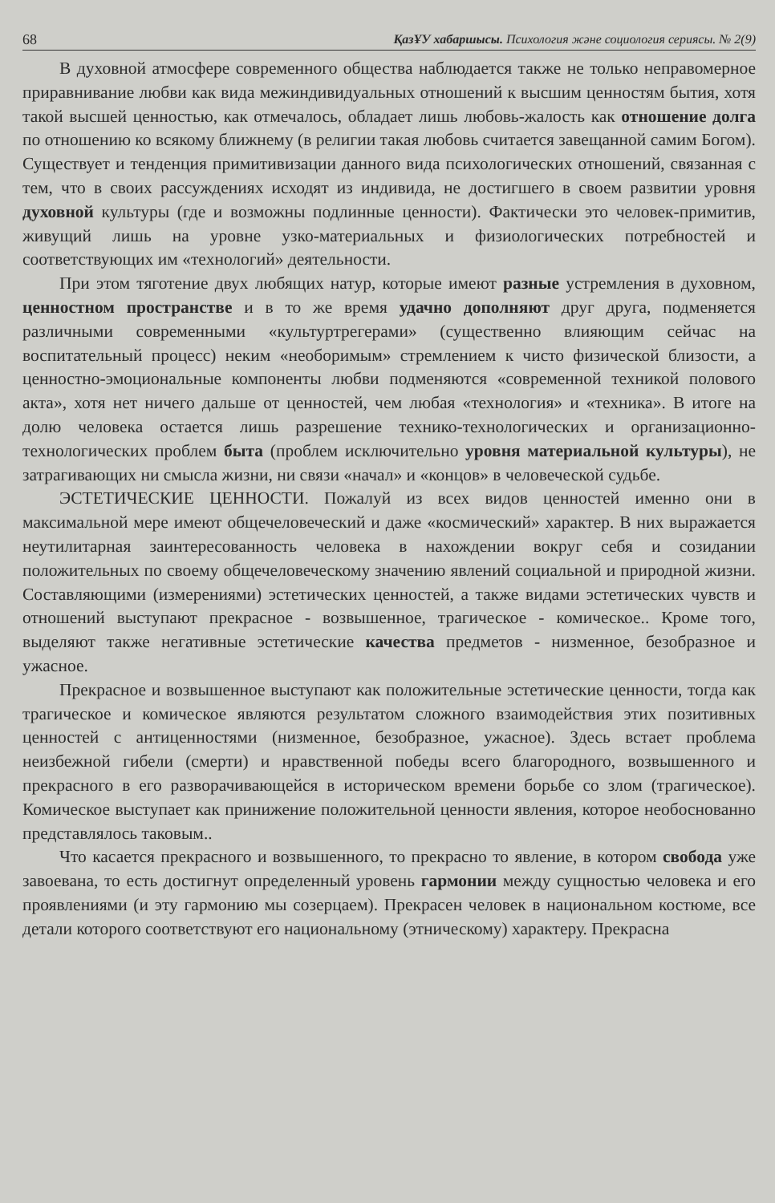68 ҚазҰУ хабаршысы. Психология және социология сериясы. № 2(9)
В духовной атмосфере современного общества наблюдается также не только неправомерное приравнивание любви как вида межиндивидуальных отношений к высшим ценностям бытия, хотя такой высшей ценностью, как отмечалось, обладает лишь любовь-жалость как отношение долга по отношению ко всякому ближнему (в религии такая любовь считается завещанной самим Богом). Существует и тенденция примитивизации данного вида психологических отношений, связанная с тем, что в своих рассуждениях исходят из индивида, не достигшего в своем развитии уровня духовной культуры (где и возможны подлинные ценности). Фактически это человек-примитив, живущий лишь на уровне узко-материальных и физиологических потребностей и соответствующих им «технологий» деятельности.
При этом тяготение двух любящих натур, которые имеют разные устремления в духовном, ценностном пространстве и в то же время удачно дополняют друг друга, подменяется различными современными «культуртрегерами» (существенно влияющим сейчас на воспитательный процесс) неким «необоримым» стремлением к чисто физической близости, а ценностно-эмоциональные компоненты любви подменяются «современной техникой полового акта», хотя нет ничего дальше от ценностей, чем любая «технология» и «техника». В итоге на долю человека остается лишь разрешение технико-технологических и организационно-технологических проблем быта (проблем исключительно уровня материальной культуры), не затрагивающих ни смысла жизни, ни связи «начал» и «концов» в человеческой судьбе.
ЭСТЕТИЧЕСКИЕ ЦЕННОСТИ. Пожалуй из всех видов ценностей именно они в максимальной мере имеют общечеловеческий и даже «космический» характер. В них выражается неутилитарная заинтересованность человека в нахождении вокруг себя и созидании положительных по своему общечеловеческому значению явлений социальной и природной жизни. Составляющими (измерениями) эстетических ценностей, а также видами эстетических чувств и отношений выступают прекрасное - возвышенное, трагическое - комическое.. Кроме того, выделяют также негативные эстетические качества предметов - низменное, безобразное и ужасное.
Прекрасное и возвышенное выступают как положительные эстетические ценности, тогда как трагическое и комическое являются результатом сложного взаимодействия этих позитивных ценностей с антиценностями (низменное, безобразное, ужасное). Здесь встает проблема неизбежной гибели (смерти) и нравственной победы всего благородного, возвышенного и прекрасного в его разворачивающейся в историческом времени борьбе со злом (трагическое). Комическое выступает как принижение положительной ценности явления, которое необоснованно представлялось таковым..
Что касается прекрасного и возвышенного, то прекрасно то явление, в котором свобода уже завоевана, то есть достигнут определенный уровень гармонии между сущностью человека и его проявлениями (и эту гармонию мы созерцаем). Прекрасен человек в национальном костюме, все детали которого соответствуют его национальному (этническому) характеру. Прекрасна